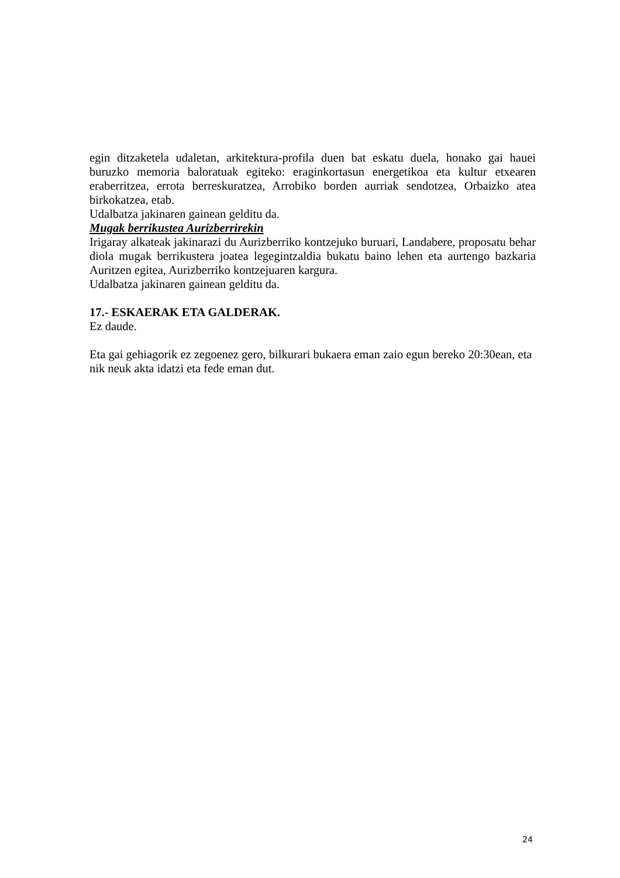egin ditzaketela udaletan, arkitektura-profila duen bat eskatu duela, honako gai hauei buruzko memoria baloratuak egiteko: eraginkortasun energetikoa eta kultur etxearen eraberritzea, errota berreskuratzea, Arrobiko borden aurriak sendotzea, Orbaizko atea birkokatzea, etab.
Udalbatza jakinaren gainean gelditu da.
Mugak berrikustea Aurizberrirekin
Irigaray alkateak jakinarazi du Aurizberriko kontzejuko buruari, Landabere, proposatu behar diola mugak berrikustera joatea legegintzaldia bukatu baino lehen eta aurtengo bazkaria Auritzen egitea, Aurizberriko kontzejuaren kargura.
Udalbatza jakinaren gainean gelditu da.
17.- ESKAERAK ETA GALDERAK.
Ez daude.
Eta gai gehiagorik ez zegoenez gero, bilkurari bukaera eman zaio egun bereko 20:30ean, eta nik neuk akta idatzi eta fede eman dut.
24